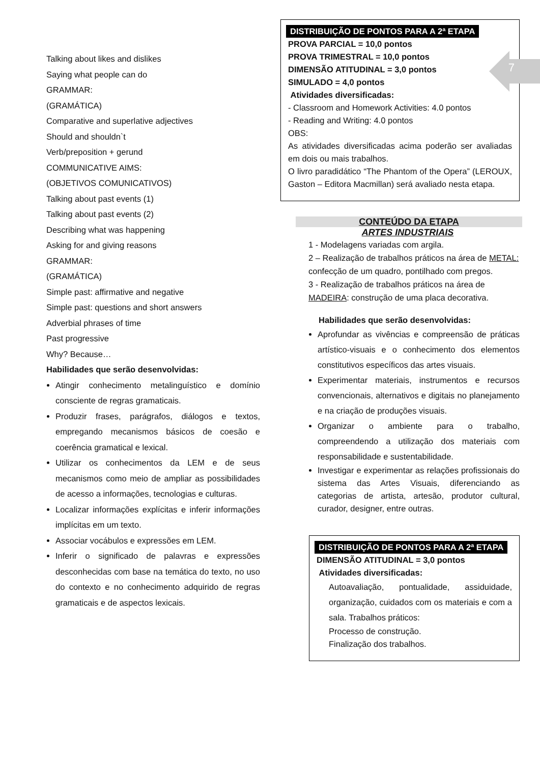7
Talking about likes and dislikes
Saying what people can do
GRAMMAR:
(GRAMÁTICA)
Comparative and superlative adjectives
Should and shouldn`t
Verb/preposition + gerund
COMMUNICATIVE AIMS:
(OBJETIVOS COMUNICATIVOS)
Talking about past events (1)
Talking about past events (2)
Describing what was happening
Asking for and giving reasons
GRAMMAR:
(GRAMÁTICA)
Simple past: affirmative and negative
Simple past: questions and short answers
Adverbial phrases of time
Past progressive
Why? Because…
Habilidades que serão desenvolvidas:
Atingir conhecimento metalinguístico e domínio consciente de regras gramaticais.
Produzir frases, parágrafos, diálogos e textos, empregando mecanismos básicos de coesão e coerência gramatical e lexical.
Utilizar os conhecimentos da LEM e de seus mecanismos como meio de ampliar as possibilidades de acesso a informações, tecnologias e culturas.
Localizar informações explícitas e inferir informações implícitas em um texto.
Associar vocábulos e expressões em LEM.
Inferir o significado de palavras e expressões desconhecidas com base na temática do texto, no uso do contexto e no conhecimento adquirido de regras gramaticais e de aspectos lexicais.
DISTRIBUIÇÃO DE PONTOS PARA A 2ª ETAPA
PROVA PARCIAL = 10,0 pontos
PROVA TRIMESTRAL = 10,0 pontos
DIMENSÃO ATITUDINAL = 3,0 pontos
SIMULADO = 4,0 pontos
Atividades diversificadas:
- Classroom and Homework Activities: 4.0 pontos
- Reading and Writing: 4.0 pontos
OBS:
As atividades diversificadas acima poderão ser avaliadas em dois ou mais trabalhos.
O livro paradidático “The Phantom of the Opera” (LEROUX, Gaston – Editora Macmillan) será avaliado nesta etapa.
CONTEÚDO DA ETAPA
ARTES INDUSTRIAIS
1 - Modelagens variadas com argila.
2 – Realização de trabalhos práticos na área de METAL: confecção de um quadro, pontilhado com pregos.
3 - Realização de trabalhos práticos na área de MADEIRA: construção de uma placa decorativa.
Habilidades que serão desenvolvidas:
Aprofundar as vivências e compreensão de práticas artístico-visuais e o conhecimento dos elementos constitutivos específicos das artes visuais.
Experimentar materiais, instrumentos e recursos convencionais, alternativos e digitais no planejamento e na criação de produções visuais.
Organizar o ambiente para o trabalho, compreendendo a utilização dos materiais com responsabilidade e sustentabilidade.
Investigar e experimentar as relações profissionais do sistema das Artes Visuais, diferenciando as categorias de artista, artesão, produtor cultural, curador, designer, entre outras.
DISTRIBUIÇÃO DE PONTOS PARA A 2ª ETAPA
DIMENSÃO ATITUDINAL = 3,0 pontos
Atividades diversificadas:
Autoavaliação, pontualidade, assiduidade, organização, cuidados com os materiais e com a sala. Trabalhos práticos:
Processo de construção.
Finalização dos trabalhos.